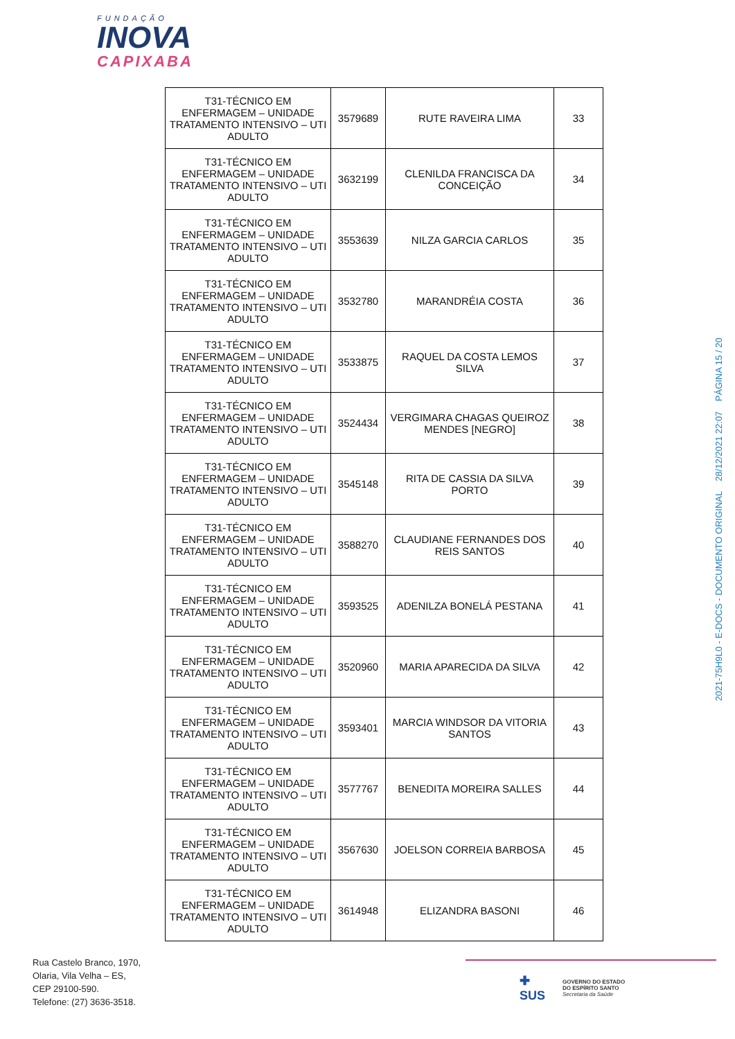FUNDAÇÃO
INOVA
CAPIXABA
| T31-TÉCNICO EM ENFERMAGEM – UNIDADE TRATAMENTO INTENSIVO – UTI ADULTO | 3579689 | RUTE RAVEIRA LIMA | 33 |
| T31-TÉCNICO EM ENFERMAGEM – UNIDADE TRATAMENTO INTENSIVO – UTI ADULTO | 3632199 | CLENILDA FRANCISCA DA CONCEIÇÃO | 34 |
| T31-TÉCNICO EM ENFERMAGEM – UNIDADE TRATAMENTO INTENSIVO – UTI ADULTO | 3553639 | NILZA GARCIA CARLOS | 35 |
| T31-TÉCNICO EM ENFERMAGEM – UNIDADE TRATAMENTO INTENSIVO – UTI ADULTO | 3532780 | MARANDRÉIA COSTA | 36 |
| T31-TÉCNICO EM ENFERMAGEM – UNIDADE TRATAMENTO INTENSIVO – UTI ADULTO | 3533875 | RAQUEL DA COSTA LEMOS SILVA | 37 |
| T31-TÉCNICO EM ENFERMAGEM – UNIDADE TRATAMENTO INTENSIVO – UTI ADULTO | 3524434 | VERGIMARA CHAGAS QUEIROZ MENDES [NEGRO] | 38 |
| T31-TÉCNICO EM ENFERMAGEM – UNIDADE TRATAMENTO INTENSIVO – UTI ADULTO | 3545148 | RITA DE CASSIA DA SILVA PORTO | 39 |
| T31-TÉCNICO EM ENFERMAGEM – UNIDADE TRATAMENTO INTENSIVO – UTI ADULTO | 3588270 | CLAUDIANE FERNANDES DOS REIS SANTOS | 40 |
| T31-TÉCNICO EM ENFERMAGEM – UNIDADE TRATAMENTO INTENSIVO – UTI ADULTO | 3593525 | ADENILZA BONELÁ PESTANA | 41 |
| T31-TÉCNICO EM ENFERMAGEM – UNIDADE TRATAMENTO INTENSIVO – UTI ADULTO | 3520960 | MARIA APARECIDA DA SILVA | 42 |
| T31-TÉCNICO EM ENFERMAGEM – UNIDADE TRATAMENTO INTENSIVO – UTI ADULTO | 3593401 | MARCIA WINDSOR DA VITORIA SANTOS | 43 |
| T31-TÉCNICO EM ENFERMAGEM – UNIDADE TRATAMENTO INTENSIVO – UTI ADULTO | 3577767 | BENEDITA MOREIRA SALLES | 44 |
| T31-TÉCNICO EM ENFERMAGEM – UNIDADE TRATAMENTO INTENSIVO – UTI ADULTO | 3567630 | JOELSON CORREIA BARBOSA | 45 |
| T31-TÉCNICO EM ENFERMAGEM – UNIDADE TRATAMENTO INTENSIVO – UTI ADULTO | 3614948 | ELIZANDRA BASONI | 46 |
2021-75H9L0 - E-DOCS - DOCUMENTO ORIGINAL 28/12/2021 22:07 PÁGINA 15 / 20
Rua Castelo Branco, 1970,
Olaria, Vila Velha – ES,
CEP 29100-590.
Telefone: (27) 3636-3518.
✚
SUS
GOVERNO DO ESTADO
DO ESPÍRITO SANTO
Secretaria da Saúde